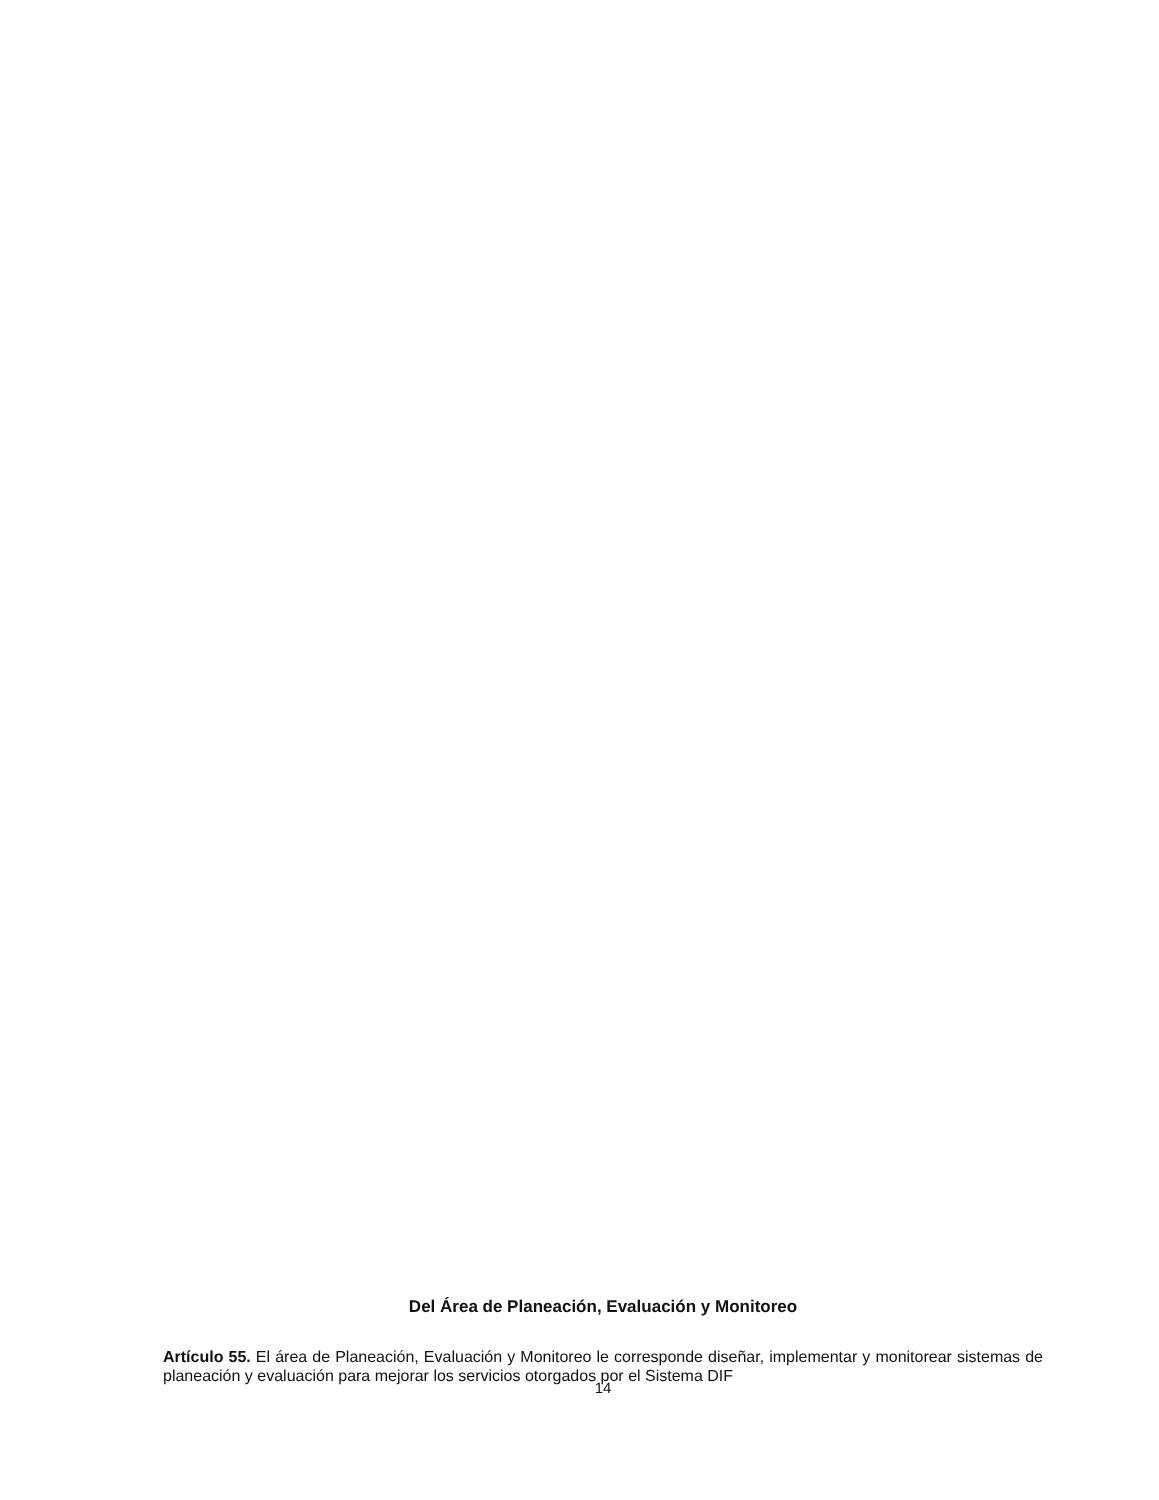Del Área de Planeación, Evaluación y Monitoreo
Artículo 55. El área de Planeación, Evaluación y Monitoreo le corresponde diseñar, implementar y monitorear sistemas de planeación y evaluación para mejorar los servicios otorgados por el Sistema DIF
14